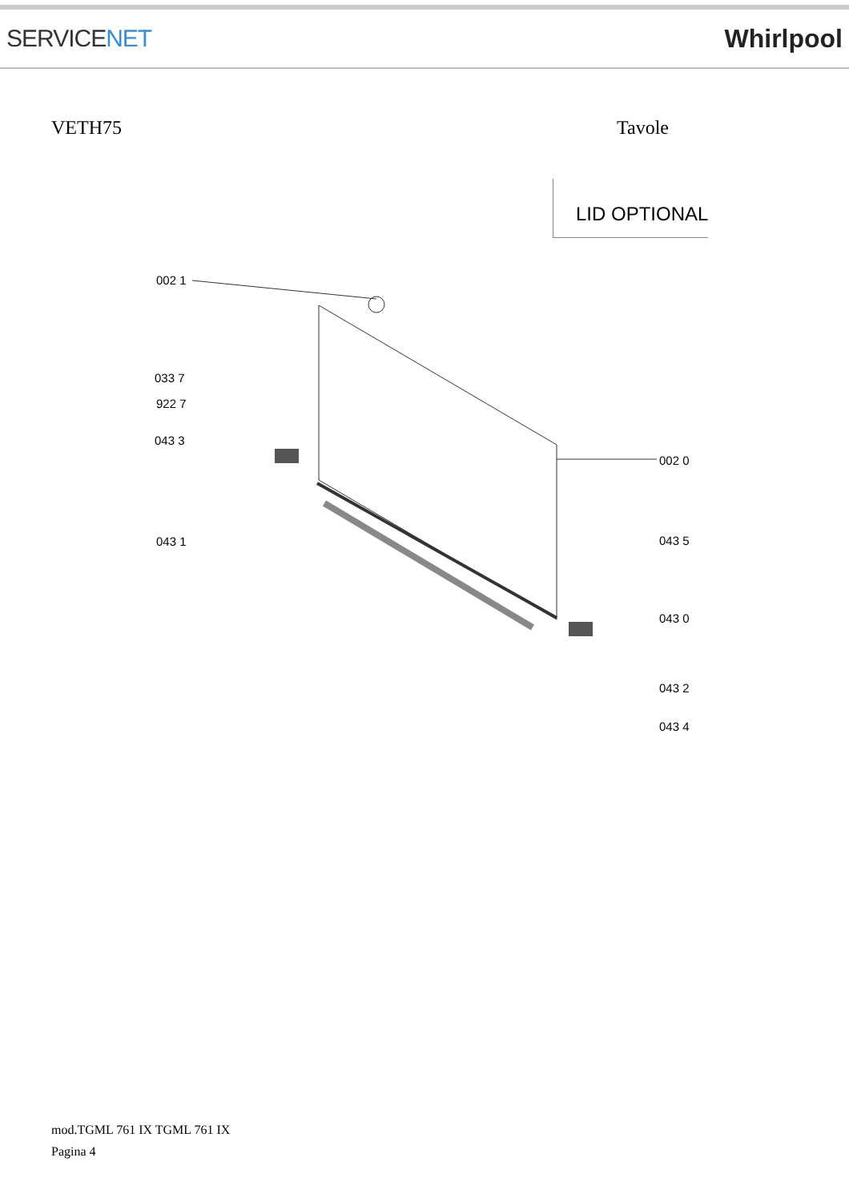SERVICENET Whirlpool
VETH75 Tavole
LID OPTIONAL
002 1
033 7
922 7
043 3
002 0
043 1 043 5
043 0
043 2
043 4
mod.TGML 761 IX TGML 761 IX
Pagina 4